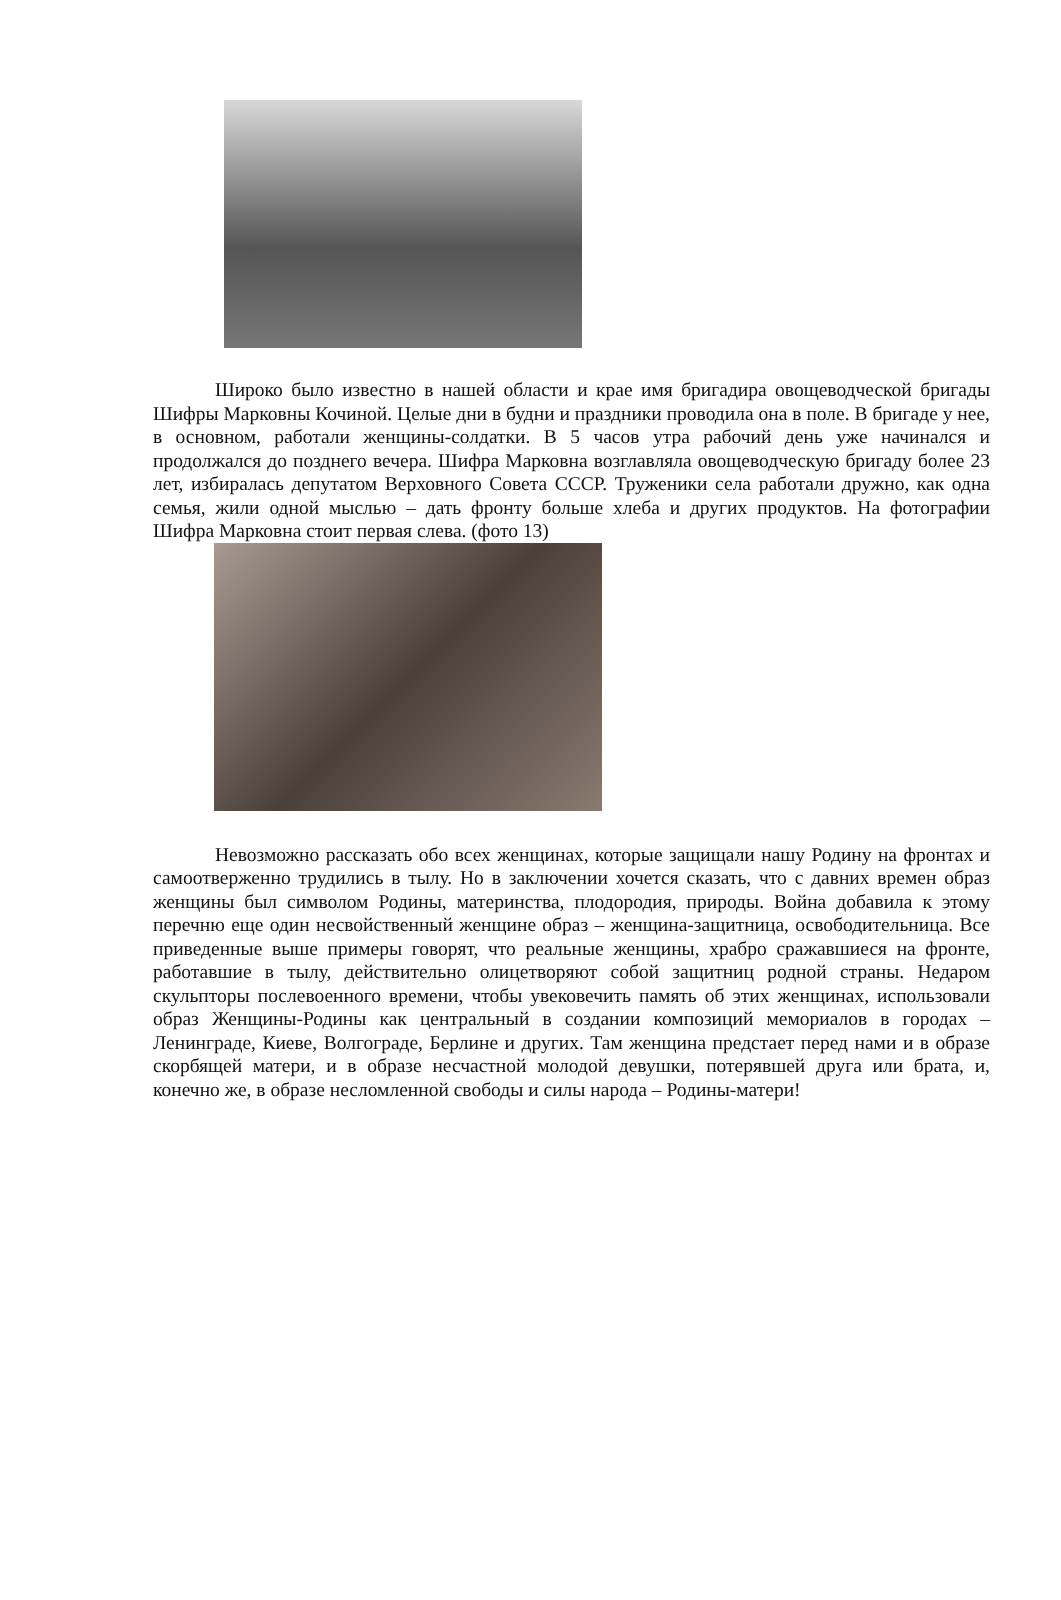Широко было известно в нашей области и крае имя бригадира овощеводческой бригады Шифры Марковны Кочиной. Целые дни в будни и праздники проводила она в поле. В бригаде у нее, в основном, работали женщины-солдатки. В 5 часов утра рабочий день уже начинался и продолжался до позднего вечера. Шифра Марковна возглавляла овощеводческую бригаду более 23 лет, избиралась депутатом Верховного Совета СССР. Труженики села работали дружно, как одна семья, жили одной мыслью – дать фронту больше хлеба и других продуктов. На фотографии Шифра Марковна стоит первая слева. (фото 13)
Невозможно рассказать обо всех женщинах, которые защищали нашу Родину на фронтах и самоотверженно трудились в тылу. Но в заключении хочется сказать, что с давних времен образ женщины был символом Родины, материнства, плодородия, природы. Война добавила к этому перечню еще один несвойственный женщине образ – женщина-защитница, освободительница. Все приведенные выше примеры говорят, что реальные женщины, храбро сражавшиеся на фронте, работавшие в тылу, действительно олицетворяют собой защитниц родной страны. Недаром скульпторы послевоенного времени, чтобы увековечить память об этих женщинах, использовали образ Женщины-Родины как центральный в создании композиций мемориалов в городах – Ленинграде, Киеве, Волгограде, Берлине и других. Там женщина предстает перед нами и в образе скорбящей матери, и в образе несчастной молодой девушки, потерявшей друга или брата, и, конечно же, в образе несломленной свободы и силы народа – Родины-матери!